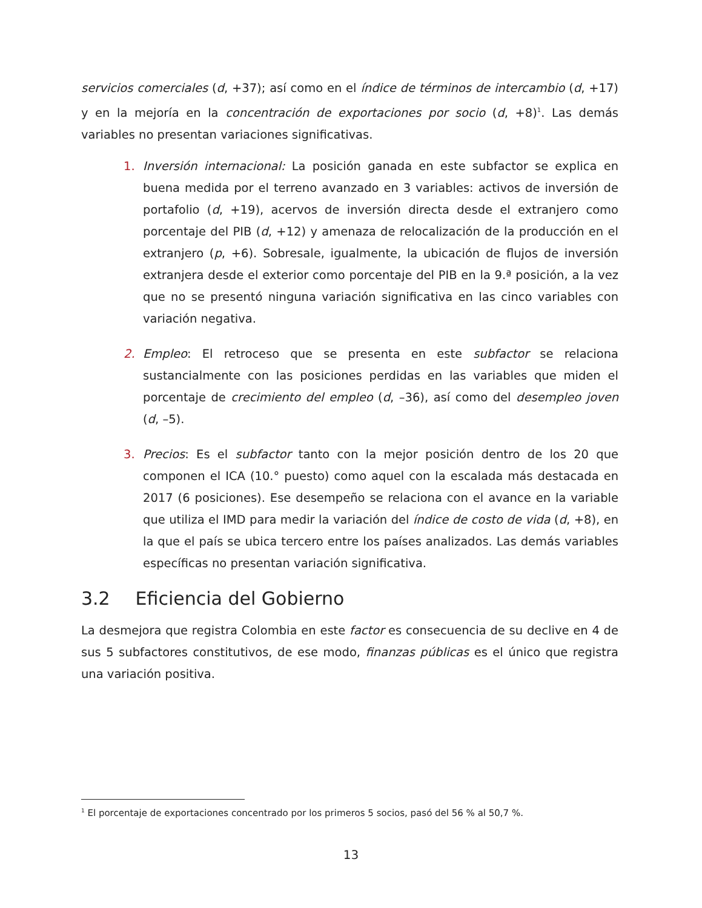servicios comerciales (d, +37); así como en el índice de términos de intercambio (d, +17) y en la mejoría en la concentración de exportaciones por socio (d, +8)<sup>1</sup>. Las demás variables no presentan variaciones significativas.
1. Inversión internacional: La posición ganada en este subfactor se explica en buena medida por el terreno avanzado en 3 variables: activos de inversión de portafolio (d, +19), acervos de inversión directa desde el extranjero como porcentaje del PIB (d, +12) y amenaza de relocalización de la producción en el extranjero (p, +6). Sobresale, igualmente, la ubicación de flujos de inversión extranjera desde el exterior como porcentaje del PIB en la 9.ª posición, a la vez que no se presentó ninguna variación significativa en las cinco variables con variación negativa.
2. Empleo: El retroceso que se presenta en este subfactor se relaciona sustancialmente con las posiciones perdidas en las variables que miden el porcentaje de crecimiento del empleo (d, –36), así como del desempleo joven (d, –5).
3. Precios: Es el subfactor tanto con la mejor posición dentro de los 20 que componen el ICA (10.° puesto) como aquel con la escalada más destacada en 2017 (6 posiciones). Ese desempeño se relaciona con el avance en la variable que utiliza el IMD para medir la variación del índice de costo de vida (d, +8), en la que el país se ubica tercero entre los países analizados. Las demás variables específicas no presentan variación significativa.
3.2 Eficiencia del Gobierno
La desmejora que registra Colombia en este factor es consecuencia de su declive en 4 de sus 5 subfactores constitutivos, de ese modo, finanzas públicas es el único que registra una variación positiva.
<sup>1</sup> El porcentaje de exportaciones concentrado por los primeros 5 socios, pasó del 56 % al 50,7 %.
13